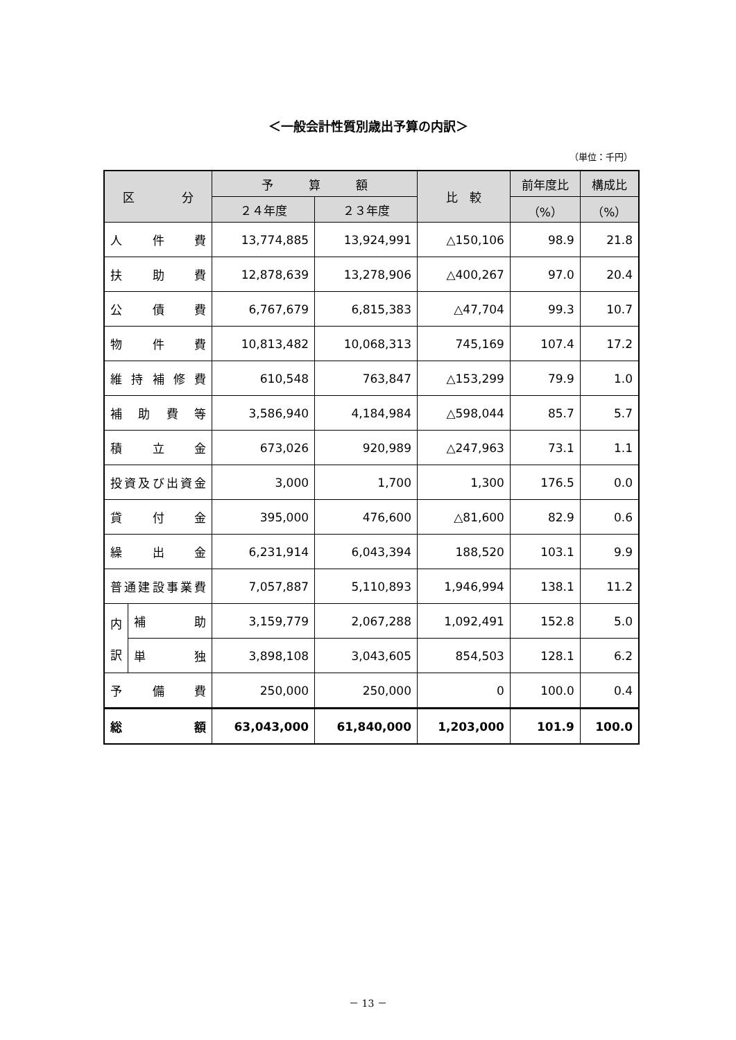＜一般会計性質別歳出予算の内訳＞
（単位：千円）
| 区 分 | | 予 算 額 | | 比 較 | 前年度比 | 構成比 |
| --- | --- | --- | --- | --- | --- | --- |
| | | ２４年度 | ２３年度 | | （%） | （%） |
| 人 件 費 | | 13,774,885 | 13,924,991 | △150,106 | 98.9 | 21.8 |
| 扶 助 費 | | 12,878,639 | 13,278,906 | △400,267 | 97.0 | 20.4 |
| 公 債 費 | | 6,767,679 | 6,815,383 | △47,704 | 99.3 | 10.7 |
| 物 件 費 | | 10,813,482 | 10,068,313 | 745,169 | 107.4 | 17.2 |
| 維 持 補 修 費 | | 610,548 | 763,847 | △153,299 | 79.9 | 1.0 |
| 補 助 費 等 | | 3,586,940 | 4,184,984 | △598,044 | 85.7 | 5.7 |
| 積 立 金 | | 673,026 | 920,989 | △247,963 | 73.1 | 1.1 |
| 投 資 及 び 出 資 金 | | 3,000 | 1,700 | 1,300 | 176.5 | 0.0 |
| 貸 付 金 | | 395,000 | 476,600 | △81,600 | 82.9 | 0.6 |
| 繰 出 金 | | 6,231,914 | 6,043,394 | 188,520 | 103.1 | 9.9 |
| 普 通 建 設 事 業 費 | | 7,057,887 | 5,110,893 | 1,946,994 | 138.1 | 11.2 |
| 内 訳 | 補 助 | 3,159,779 | 2,067,288 | 1,092,491 | 152.8 | 5.0 |
| | 単 独 | 3,898,108 | 3,043,605 | 854,503 | 128.1 | 6.2 |
| 予 備 費 | | 250,000 | 250,000 | 0 | 100.0 | 0.4 |
| 総 額 | | 63,043,000 | 61,840,000 | 1,203,000 | 101.9 | 100.0 |
－ 13 －